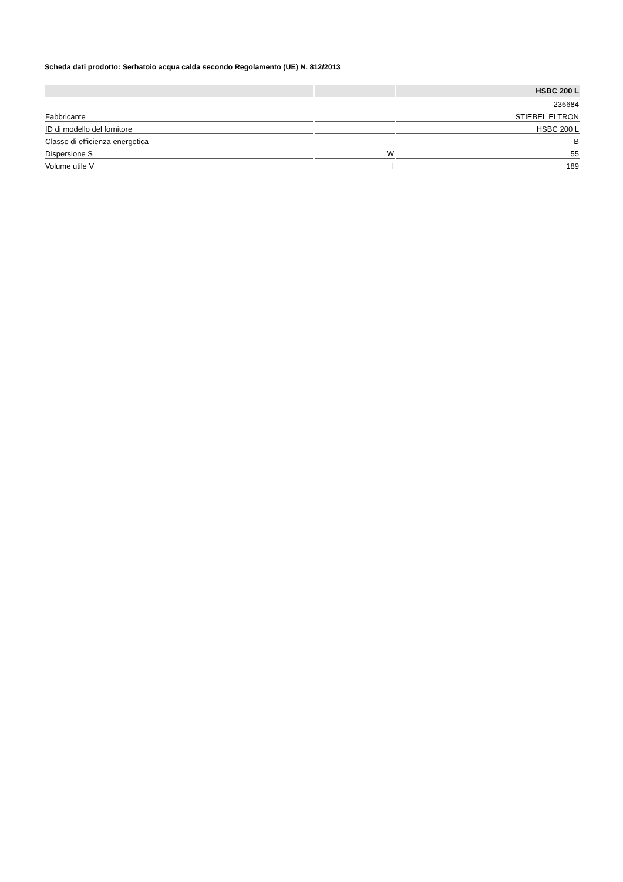Scheda dati prodotto: Serbatoio acqua calda secondo Regolamento (UE) N. 812/2013
| | | HSBC 200 L |
| --- | --- | --- |
| | | 236684 |
| Fabbricante | | STIEBEL ELTRON |
| ID di modello del fornitore | | HSBC 200 L |
| Classe di efficienza energetica | | B |
| Dispersione S | W | 55 |
| Volume utile V | l | 189 |